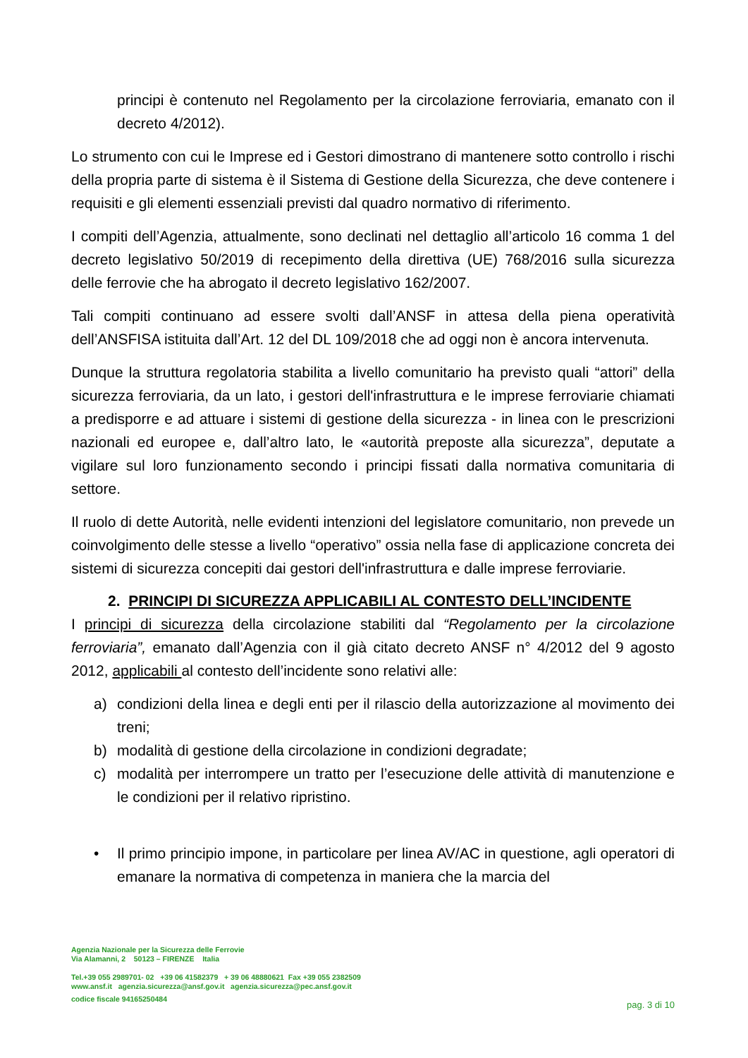principi è contenuto nel Regolamento per la circolazione ferroviaria, emanato con il decreto 4/2012).
Lo strumento con cui le Imprese ed i Gestori dimostrano di mantenere sotto controllo i rischi della propria parte di sistema è il Sistema di Gestione della Sicurezza, che deve contenere i requisiti e gli elementi essenziali previsti dal quadro normativo di riferimento.
I compiti dell’Agenzia, attualmente, sono declinati nel dettaglio all’articolo 16 comma 1 del decreto legislativo 50/2019 di recepimento della direttiva (UE) 768/2016 sulla sicurezza delle ferrovie che ha abrogato il decreto legislativo 162/2007.
Tali compiti continuano ad essere svolti dall’ANSF in attesa della piena operatività dell’ANSFISA istituita dall’Art. 12 del DL 109/2018 che ad oggi non è ancora intervenuta.
Dunque la struttura regolatoria stabilita a livello comunitario ha previsto quali “attori” della sicurezza ferroviaria, da un lato, i gestori dell'infrastruttura e le imprese ferroviarie chiamati a predisporre e ad attuare i sistemi di gestione della sicurezza - in linea con le prescrizioni nazionali ed europee e, dall’altro lato, le «autorità preposte alla sicurezza”, deputate a vigilare sul loro funzionamento secondo i principi fissati dalla normativa comunitaria di settore.
Il ruolo di dette Autorità, nelle evidenti intenzioni del legislatore comunitario, non prevede un coinvolgimento delle stesse a livello “operativo” ossia nella fase di applicazione concreta dei sistemi di sicurezza concepiti dai gestori dell'infrastruttura e dalle imprese ferroviarie.
2. PRINCIPI DI SICUREZZA APPLICABILI AL CONTESTO DELL’INCIDENTE
I principi di sicurezza della circolazione stabiliti dal “Regolamento per la circolazione ferroviaria”, emanato dall’Agenzia con il già citato decreto ANSF n° 4/2012 del 9 agosto 2012, applicabili al contesto dell’incidente sono relativi alle:
a) condizioni della linea e degli enti per il rilascio della autorizzazione al movimento dei treni;
b) modalità di gestione della circolazione in condizioni degradate;
c) modalità per interrompere un tratto per l’esecuzione delle attività di manutenzione e le condizioni per il relativo ripristino.
• Il primo principio impone, in particolare per linea AV/AC in questione, agli operatori di emanare la normativa di competenza in maniera che la marcia del
Agenzia Nazionale per la Sicurezza delle Ferrovie
Via Alamanni, 2 50123 – FIRENZE Italia
Tel.+39 055 2989701- 02 +39 06 41582379 + 39 06 48880621 Fax +39 055 2382509
www.ansf.it agenzia.sicurezza@ansf.gov.it agenzia.sicurezza@pec.ansf.gov.it
codice fiscale 94165250484
pag. 3 di 10